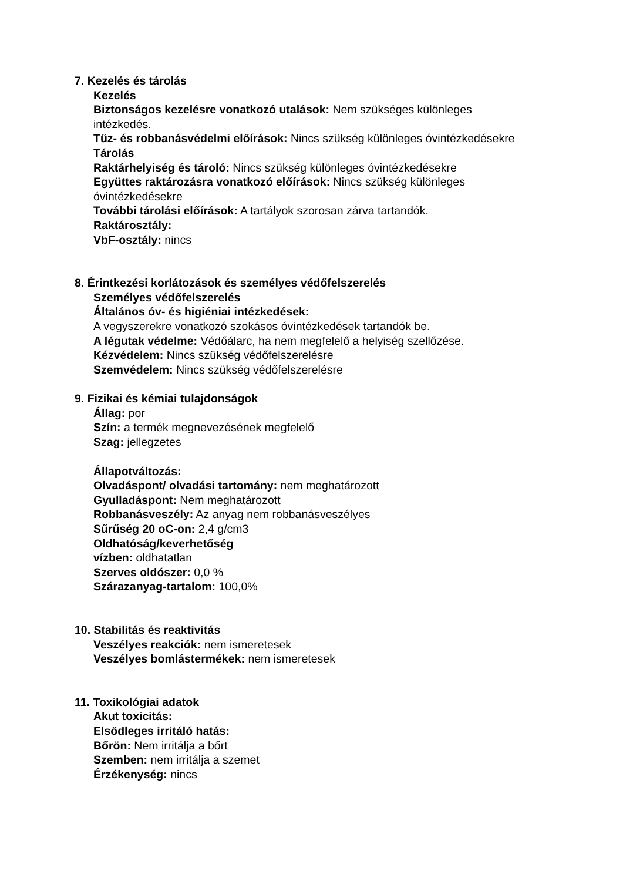7. Kezelés és tárolás
Kezelés
Biztonságos kezelésre vonatkozó utalások: Nem szükséges különleges intézkedés.
Tűz- és robbanásvédelmi előírások: Nincs szükség különleges óvintézkedésekre
Tárolás
Raktárhelyiség és tároló: Nincs szükség különleges óvintézkedésekre
Együttes raktározásra vonatkozó előírások: Nincs szükség különleges óvintézkedésekre
További tárolási előírások: A tartályok szorosan zárva tartandók.
Raktárosztály:
VbF-osztály: nincs
8. Érintkezési korlátozások és személyes védőfelszerelés
Személyes védőfelszerelés
Általános óv- és higiéniai intézkedések:
A vegyszerekre vonatkozó szokásos óvintézkedések tartandók be.
A légutak védelme: Védőálarc, ha nem megfelelő a helyiség szellőzése.
Kézvédelem: Nincs szükség védőfelszerelésre
Szemvédelem: Nincs szükség védőfelszerelésre
9. Fizikai és kémiai tulajdonságok
Állag: por
Szín: a termék megnevezésének megfelelő
Szag: jellegzetes
Állapotváltozás:
Olvadáspont/ olvadási tartomány: nem meghatározott
Gyulladáspont: Nem meghatározott
Robbanásveszély: Az anyag nem robbanásveszélyes
Sűrűség 20 oC-on: 2,4 g/cm3
Oldhatóság/keverhetőség
vízben: oldhatatlan
Szerves oldószer: 0,0 %
Szárazanyag-tartalom: 100,0%
10. Stabilitás és reaktivitás
Veszélyes reakciók: nem ismeretesek
Veszélyes bomlástermékek: nem ismeretesek
11. Toxikológiai adatok
Akut toxicitás:
Elsődleges irritáló hatás:
Bőrön: Nem irritálja a bőrt
Szemben: nem irritálja a szemet
Érzékenység: nincs